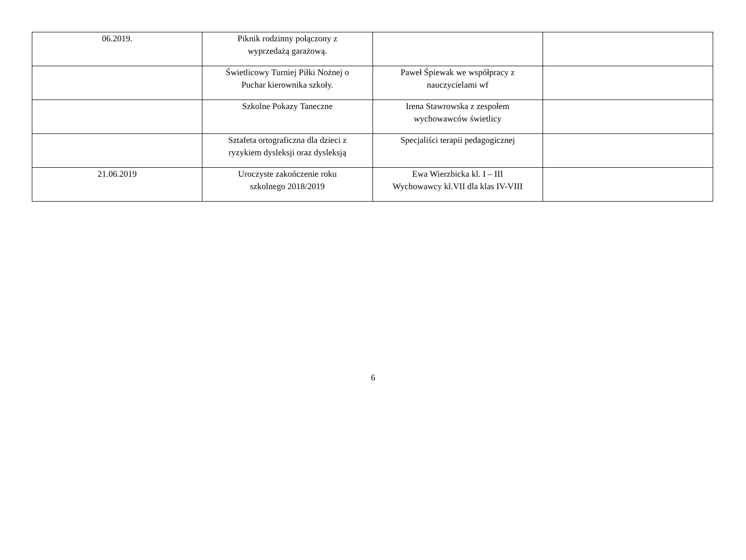| 06.2019. | Piknik rodzinny połączony z wyprzedażą garażową. | | |
| | Świetlicowy Turniej Piłki Nożnej o Puchar kierownika szkoły. | Paweł Śpiewak we współpracy z nauczycielami wf | |
| | Szkolne Pokazy Taneczne | Irena Stawrowska z zespołem wychowawców świetlicy | |
| | Sztafeta ortograficzna dla dzieci z ryzykiem dysleksji oraz dysleksją | Specjaliści terapii pedagogicznej | |
| 21.06.2019 | Uroczyste zakończenie roku szkolnego 2018/2019 | Ewa Wierzbicka kl. I – III Wychowawcy kl.VII dla klas IV-VIII | |
6